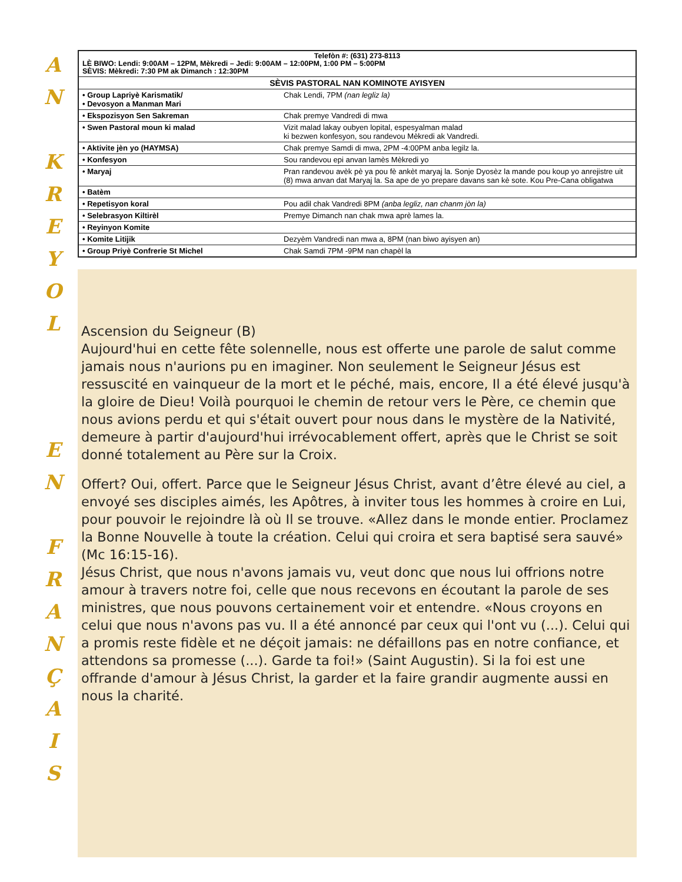A
N
K
R
E
Y
O
L
E
N
F
R
A
N
Ç
A
I
S
| Telefòn #: (631) 273-8113 LÈ BIWO: Lendi: 9:00AM – 12PM, Mèkredi – Jedi: 9:00AM – 12:00PM, 1:00 PM – 5:00PM SÈVIS: Mèkredi: 7:30 PM ak Dimanch : 12:30PM | |
| SÈVIS PASTORAL NAN KOMINOTE AYISYEN | |
| • Group Lapriyè Karismatik/ • Devosyon a Manman Mari | Chak Lendi, 7PM (nan legliz la) |
| • Ekspozisyon Sen Sakreman | Chak premye Vandredi di mwa |
| • Swen Pastoral moun ki malad | Vizit malad lakay oubyen lopital, espesyalman malad ki bezwen konfesyon, sou randevou Mèkredi ak Vandredi. |
| • Aktivite jèn yo (HAYMSA) | Chak premye Samdi di mwa, 2PM -4:00PM anba legilz la. |
| • Konfesyon | Sou randevou epi anvan lamès Mèkredi yo |
| • Maryaj | Pran randevou avèk pè ya pou fè ankèt maryaj la. Sonje Dyosèz la mande pou koup yo anrejistre uit (8) mwa anvan dat Maryaj la. Sa ape de yo prepare davans san kè sote. Kou Pre-Cana obligatwa |
| • Batèm | |
| • Repetisyon koral | Pou adil chak Vandredi 8PM (anba legliz, nan chanm jòn la) |
| • Selebrasyon Kiltirèl | Premye Dimanch nan chak mwa aprè lames la. |
| • Reyinyon Komite | |
| • Komite Litijik | Dezyèm Vandredi nan mwa a, 8PM (nan biwo ayisyen an) |
| • Group Priyè Confrerie St Michel | Chak Samdi 7PM -9PM nan chapèl la |
Ascension du Seigneur (B)
Aujourd'hui en cette fête solennelle, nous est offerte une parole de salut comme jamais nous n'aurions pu en imaginer. Non seulement le Seigneur Jésus est ressuscité en vainqueur de la mort et le péché, mais, encore, Il a été élevé jusqu'à la gloire de Dieu! Voilà pourquoi le chemin de retour vers le Père, ce chemin que nous avions perdu et qui s'était ouvert pour nous dans le mystère de la Nativité, demeure à partir d'aujourd'hui irrévocablement offert, après que le Christ se soit donné totalement au Père sur la Croix.
Offert? Oui, offert. Parce que le Seigneur Jésus Christ, avant d’être élevé au ciel, a envoyé ses disciples aimés, les Apôtres, à inviter tous les hommes à croire en Lui, pour pouvoir le rejoindre là où Il se trouve. «Allez dans le monde entier. Proclamez la Bonne Nouvelle à toute la création. Celui qui croira et sera baptisé sera sauvé» (Mc 16:15-16).
Jésus Christ, que nous n'avons jamais vu, veut donc que nous lui offrions notre amour à travers notre foi, celle que nous recevons en écoutant la parole de ses ministres, que nous pouvons certainement voir et entendre. «Nous croyons en celui que nous n'avons pas vu. Il a été annoncé par ceux qui l'ont vu (...). Celui qui a promis reste fidèle et ne déçoit jamais: ne défaillons pas en notre confiance, et attendons sa promesse (...). Garde ta foi!» (Saint Augustin). Si la foi est une offrande d'amour à Jésus Christ, la garder et la faire grandir augmente aussi en nous la charité.